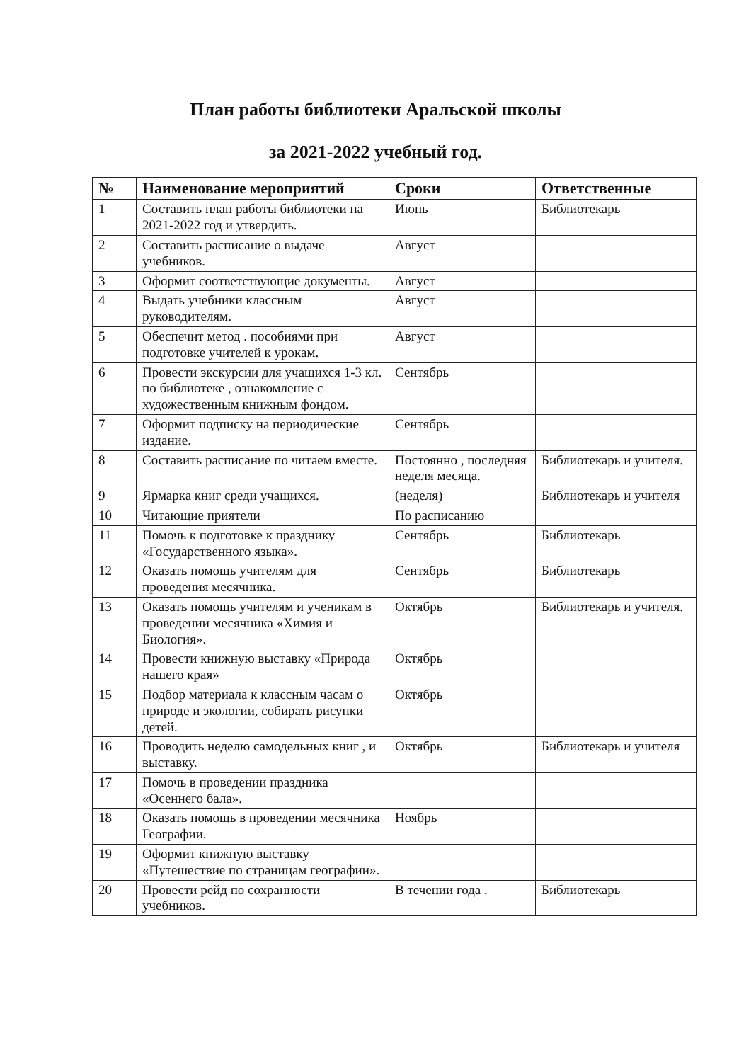План работы библиотеки Аральской школы
за 2021-2022 учебный год.
| № | Наименование мероприятий | Сроки | Ответственные |
| --- | --- | --- | --- |
| 1 | Составить план работы библиотеки на 2021-2022 год и утвердить. | Июнь | Библиотекарь |
| 2 | Составить расписание о выдаче учебников. | Август | |
| 3 | Оформит соответствующие документы. | Август | |
| 4 | Выдать учебники классным руководителям. | Август | |
| 5 | Обеспечит метод . пособиями при подготовке учителей к урокам. | Август | |
| 6 | Провести экскурсии для учащихся 1-3 кл. по библиотеке , ознакомление с художественным книжным фондом. | Сентябрь | |
| 7 | Оформит подписку на периодические издание. | Сентябрь | |
| 8 | Составить расписание по читаем вместе. | Постоянно , последняя неделя месяца. | Библиотекарь и учителя. |
| 9 | Ярмарка книг среди учащихся. | (неделя) | Библиотекарь и учителя |
| 10 | Читающие приятели | По расписанию | |
| 11 | Помочь к подготовке к празднику «Государственного языка». | Сентябрь | Библиотекарь |
| 12 | Оказать помощь учителям для проведения месячника. | Сентябрь | Библиотекарь |
| 13 | Оказать помощь учителям и ученикам в проведении месячника «Химия и Биология». | Октябрь | Библиотекарь и учителя. |
| 14 | Провести книжную выставку «Природа нашего края» | Октябрь | |
| 15 | Подбор материала к классным часам о природе и экологии, собирать рисунки детей. | Октябрь | |
| 16 | Проводить неделю самодельных книг , и выставку. | Октябрь | Библиотекарь и учителя |
| 17 | Помочь в проведении праздника «Осеннего бала». | | |
| 18 | Оказать помощь в проведении месячника Географии. | Ноябрь | |
| 19 | Оформит книжную выставку «Путешествие по страницам географии». | | |
| 20 | Провести рейд по сохранности учебников. | В течении года . | Библиотекарь |